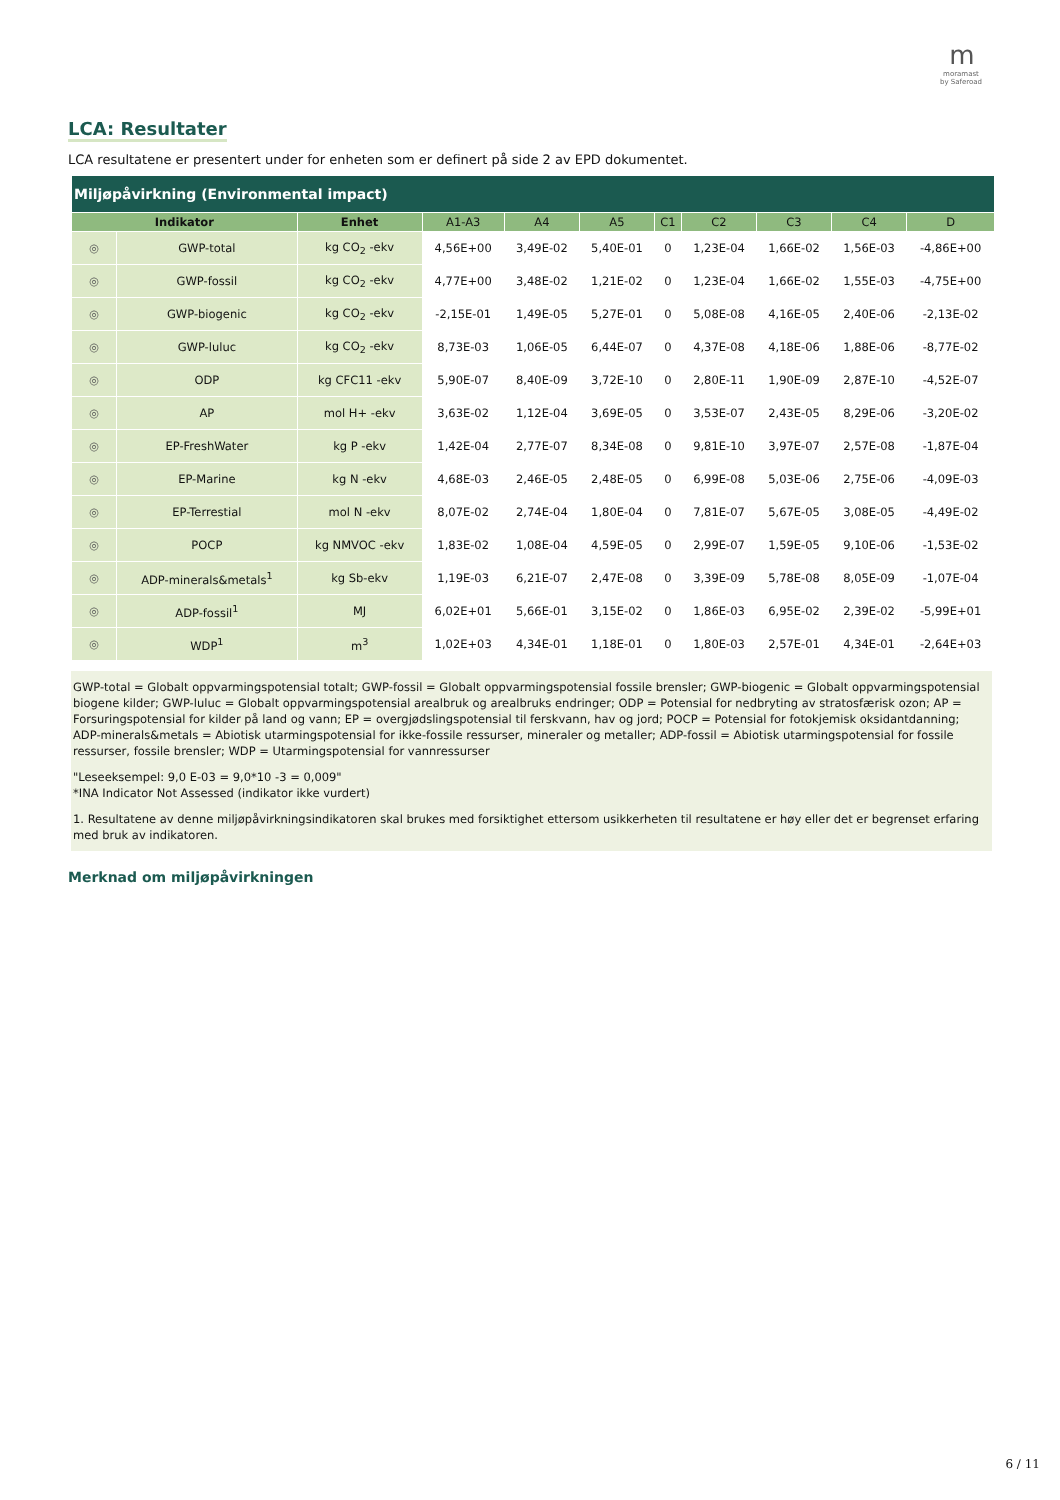mmoramast
by Saferoad
LCA: Resultater
LCA resultatene er presentert under for enheten som er definert på side 2 av EPD dokumentet.
| Miljøpåvirkning (Environmental impact) | | | | | | | | | | |
| Indikator | | Enhet | A1-A3 | A4 | A5 | C1 | C2 | C3 | C4 | D |
| ◎ | GWP-total | kg CO<sub>2</sub> -ekv | 4,56E+00 | 3,49E-02 | 5,40E-01 | 0 | 1,23E-04 | 1,66E-02 | 1,56E-03 | -4,86E+00 |
| ◎ | GWP-fossil | kg CO<sub>2</sub> -ekv | 4,77E+00 | 3,48E-02 | 1,21E-02 | 0 | 1,23E-04 | 1,66E-02 | 1,55E-03 | -4,75E+00 |
| ◎ | GWP-biogenic | kg CO<sub>2</sub> -ekv | -2,15E-01 | 1,49E-05 | 5,27E-01 | 0 | 5,08E-08 | 4,16E-05 | 2,40E-06 | -2,13E-02 |
| ◎ | GWP-luluc | kg CO<sub>2</sub> -ekv | 8,73E-03 | 1,06E-05 | 6,44E-07 | 0 | 4,37E-08 | 4,18E-06 | 1,88E-06 | -8,77E-02 |
| ◎ | ODP | kg CFC11 -ekv | 5,90E-07 | 8,40E-09 | 3,72E-10 | 0 | 2,80E-11 | 1,90E-09 | 2,87E-10 | -4,52E-07 |
| ◎ | AP | mol H+ -ekv | 3,63E-02 | 1,12E-04 | 3,69E-05 | 0 | 3,53E-07 | 2,43E-05 | 8,29E-06 | -3,20E-02 |
| ◎ | EP-FreshWater | kg P -ekv | 1,42E-04 | 2,77E-07 | 8,34E-08 | 0 | 9,81E-10 | 3,97E-07 | 2,57E-08 | -1,87E-04 |
| ◎ | EP-Marine | kg N -ekv | 4,68E-03 | 2,46E-05 | 2,48E-05 | 0 | 6,99E-08 | 5,03E-06 | 2,75E-06 | -4,09E-03 |
| ◎ | EP-Terrestial | mol N -ekv | 8,07E-02 | 2,74E-04 | 1,80E-04 | 0 | 7,81E-07 | 5,67E-05 | 3,08E-05 | -4,49E-02 |
| ◎ | POCP | kg NMVOC -ekv | 1,83E-02 | 1,08E-04 | 4,59E-05 | 0 | 2,99E-07 | 1,59E-05 | 9,10E-06 | -1,53E-02 |
| ◎ | ADP-minerals&metals<sup>1</sup> | kg Sb-ekv | 1,19E-03 | 6,21E-07 | 2,47E-08 | 0 | 3,39E-09 | 5,78E-08 | 8,05E-09 | -1,07E-04 |
| ◎ | ADP-fossil<sup>1</sup> | MJ | 6,02E+01 | 5,66E-01 | 3,15E-02 | 0 | 1,86E-03 | 6,95E-02 | 2,39E-02 | -5,99E+01 |
| ◎ | WDP<sup>1</sup> | m<sup>3</sup> | 1,02E+03 | 4,34E-01 | 1,18E-01 | 0 | 1,80E-03 | 2,57E-01 | 4,34E-01 | -2,64E+03 |
GWP-total = Globalt oppvarmingspotensial totalt; GWP-fossil = Globalt oppvarmingspotensial fossile brensler; GWP-biogenic = Globalt oppvarmingspotensial biogene kilder; GWP-luluc = Globalt oppvarmingspotensial arealbruk og arealbruks endringer; ODP = Potensial for nedbryting av stratosfærisk ozon; AP = Forsuringspotensial for kilder på land og vann; EP = overgjødslingspotensial til ferskvann, hav og jord; POCP = Potensial for fotokjemisk oksidantdanning; ADP-minerals&metals = Abiotisk utarmingspotensial for ikke-fossile ressurser, mineraler og metaller; ADP-fossil = Abiotisk utarmingspotensial for fossile ressurser, fossile brensler; WDP = Utarmingspotensial for vannressurser
"Leseeksempel: 9,0 E-03 = 9,0*10 -3 = 0,009"
*INA Indicator Not Assessed (indikator ikke vurdert)
1. Resultatene av denne miljøpåvirkningsindikatoren skal brukes med forsiktighet ettersom usikkerheten til resultatene er høy eller det er begrenset erfaring med bruk av indikatoren.
Merknad om miljøpåvirkningen
6 / 11